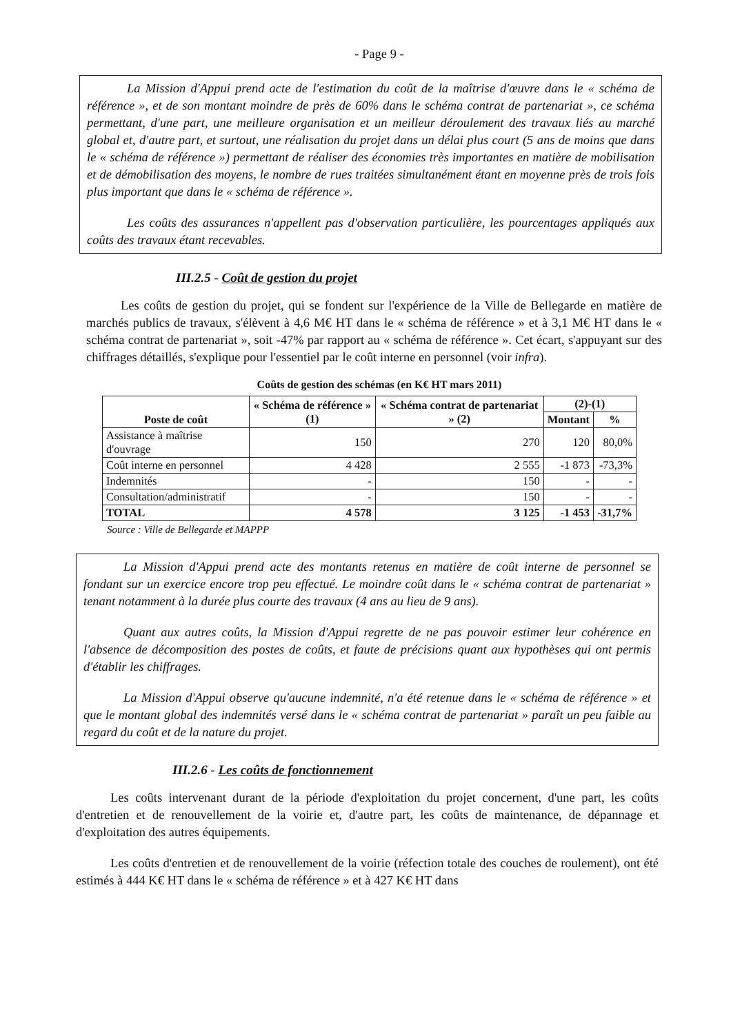- Page 9 -
La Mission d'Appui prend acte de l'estimation du coût de la maîtrise d'œuvre dans le « schéma de référence », et de son montant moindre de près de 60% dans le schéma contrat de partenariat », ce schéma permettant, d'une part, une meilleure organisation et un meilleur déroulement des travaux liés au marché global et, d'autre part, et surtout, une réalisation du projet dans un délai plus court (5 ans de moins que dans le « schéma de référence ») permettant de réaliser des économies très importantes en matière de mobilisation et de démobilisation des moyens, le nombre de rues traitées simultanément étant en moyenne près de trois fois plus important que dans le « schéma de référence ».
Les coûts des assurances n'appellent pas d'observation particulière, les pourcentages appliqués aux coûts des travaux étant recevables.
III.2.5 - Coût de gestion du projet
Les coûts de gestion du projet, qui se fondent sur l'expérience de la Ville de Bellegarde en matière de marchés publics de travaux, s'élèvent à 4,6 M€ HT dans le « schéma de référence » et à 3,1 M€ HT dans le « schéma contrat de partenariat », soit -47% par rapport au « schéma de référence ». Cet écart, s'appuyant sur des chiffrages détaillés, s'explique pour l'essentiel par le coût interne en personnel (voir infra).
Coûts de gestion des schémas (en K€ HT mars 2011)
| Poste de coût | « Schéma de référence » (1) | « Schéma contrat de partenariat » (2) | (2)-(1) | |
| --- | --- | --- | --- | --- |
| | | | Montant | % |
| Assistance à maîtrise d'ouvrage | 150 | 270 | 120 | 80,0% |
| Coût interne en personnel | 4 428 | 2 555 | -1 873 | -73,3% |
| Indemnités | - | 150 | - | - |
| Consultation/administratif | - | 150 | - | - |
| TOTAL | 4 578 | 3 125 | -1 453 | -31,7% |
Source : Ville de Bellegarde et MAPPP
La Mission d'Appui prend acte des montants retenus en matière de coût interne de personnel se fondant sur un exercice encore trop peu effectué. Le moindre coût dans le « schéma contrat de partenariat » tenant notamment à la durée plus courte des travaux (4 ans au lieu de 9 ans).
Quant aux autres coûts, la Mission d'Appui regrette de ne pas pouvoir estimer leur cohérence en l'absence de décomposition des postes de coûts, et faute de précisions quant aux hypothèses qui ont permis d'établir les chiffrages.
La Mission d'Appui observe qu'aucune indemnité, n'a été retenue dans le « schéma de référence » et que le montant global des indemnités versé dans le « schéma contrat de partenariat » paraît un peu faible au regard du coût et de la nature du projet.
III.2.6 - Les coûts de fonctionnement
Les coûts intervenant durant de la période d'exploitation du projet concernent, d'une part, les coûts d'entretien et de renouvellement de la voirie et, d'autre part, les coûts de maintenance, de dépannage et d'exploitation des autres équipements.
Les coûts d'entretien et de renouvellement de la voirie (réfection totale des couches de roulement), ont été estimés à 444 K€ HT dans le « schéma de référence » et à 427 K€ HT dans